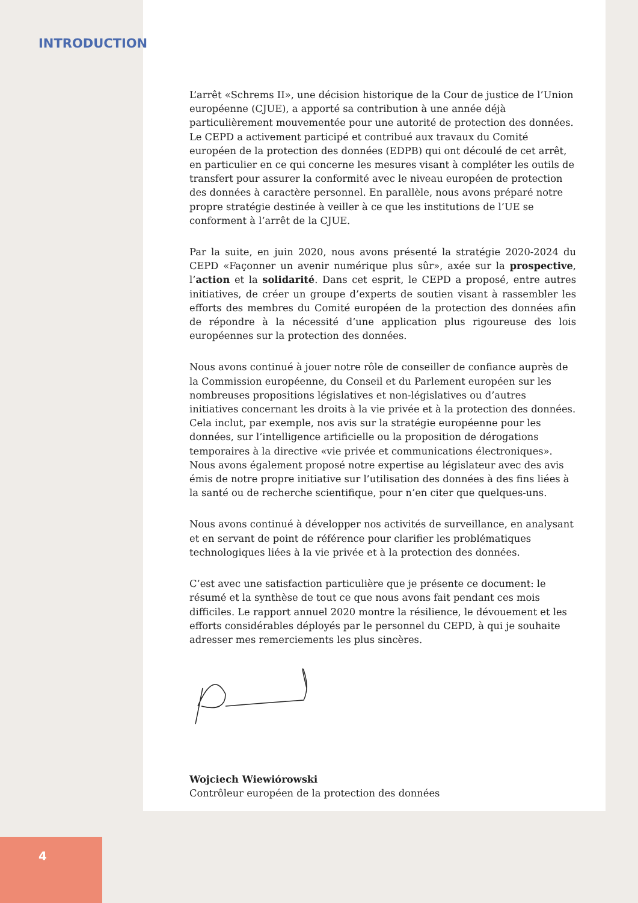INTRODUCTION
L’arrêt «Schrems II», une décision historique de la Cour de justice de l’Union européenne (CJUE), a apporté sa contribution à une année déjà particulièrement mouvementée pour une autorité de protection des données. Le CEPD a activement participé et contribué aux travaux du Comité européen de la protection des données (EDPB) qui ont découlé de cet arrêt, en particulier en ce qui concerne les mesures visant à compléter les outils de transfert pour assurer la conformité avec le niveau européen de protection des données à caractère personnel. En parallèle, nous avons préparé notre propre stratégie destinée à veiller à ce que les institutions de l’UE se conforment à l’arrêt de la CJUE.
Par la suite, en juin 2020, nous avons présenté la stratégie 2020-2024 du CEPD «Façonner un avenir numérique plus sûr», axée sur la prospective, l’action et la solidarité. Dans cet esprit, le CEPD a proposé, entre autres initiatives, de créer un groupe d’experts de soutien visant à rassembler les efforts des membres du Comité européen de la protection des données afin de répondre à la nécessité d’une application plus rigoureuse des lois européennes sur la protection des données.
Nous avons continué à jouer notre rôle de conseiller de confiance auprès de la Commission européenne, du Conseil et du Parlement européen sur les nombreuses propositions législatives et non-législatives ou d’autres initiatives concernant les droits à la vie privée et à la protection des données. Cela inclut, par exemple, nos avis sur la stratégie européenne pour les données, sur l’intelligence artificielle ou la proposition de dérogations temporaires à la directive «vie privée et communications électroniques». Nous avons également proposé notre expertise au législateur avec des avis émis de notre propre initiative sur l’utilisation des données à des fins liées à la santé ou de recherche scientifique, pour n’en citer que quelques-uns.
Nous avons continué à développer nos activités de surveillance, en analysant et en servant de point de référence pour clarifier les problématiques technologiques liées à la vie privée et à la protection des données.
C’est avec une satisfaction particulière que je présente ce document: le résumé et la synthèse de tout ce que nous avons fait pendant ces mois difficiles. Le rapport annuel 2020 montre la résilience, le dévouement et les efforts considérables déployés par le personnel du CEPD, à qui je souhaite adresser mes remerciements les plus sincères.
Wojciech Wiewiórowski
Contrôleur européen de la protection des données
4